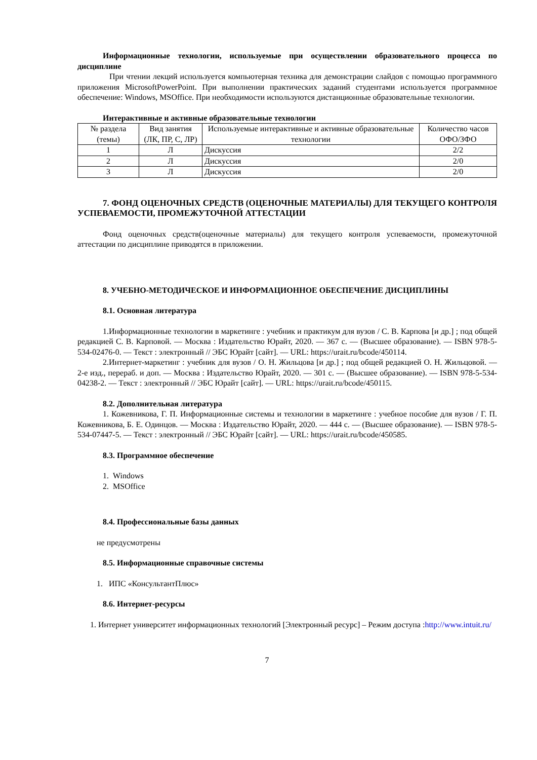Информационные технологии, используемые при осуществлении образовательного процесса по дисциплине
При чтении лекций используется компьютерная техника для демонстрации слайдов с помощью программного приложения MicrosoftPowerPoint. При выполнении практических заданий студентами используется программное обеспечение: Windows, MSOffice. При необходимости используются дистанционные образовательные технологии.
Интерактивные и активные образовательные технологии
| № раздела (темы) | Вид занятия (ЛК, ПР, С, ЛР) | Используемые интерактивные и активные образовательные технологии | Количество часов ОФО/ЗФО |
| --- | --- | --- | --- |
| 1 | Л | Дискуссия | 2/2 |
| 2 | Л | Дискуссия | 2/0 |
| 3 | Л | Дискуссия | 2/0 |
7. ФОНД ОЦЕНОЧНЫХ СРЕДСТВ (ОЦЕНОЧНЫЕ МАТЕРИАЛЫ) ДЛЯ ТЕКУЩЕГО КОНТРОЛЯ УСПЕВАЕМОСТИ, ПРОМЕЖУТОЧНОЙ АТТЕСТАЦИИ
Фонд оценочных средств(оценочные материалы) для текущего контроля успеваемости, промежуточной аттестации по дисциплине приводятся в приложении.
8. УЧЕБНО-МЕТОДИЧЕСКОЕ И ИНФОРМАЦИОННОЕ ОБЕСПЕЧЕНИЕ ДИСЦИПЛИНЫ
8.1. Основная литература
1.Информационные технологии в маркетинге : учебник и практикум для вузов / С. В. Карпова [и др.] ; под общей редакцией С. В. Карповой. — Москва : Издательство Юрайт, 2020. — 367 с. — (Высшее образование). — ISBN 978-5-534-02476-0. — Текст : электронный // ЭБС Юрайт [сайт]. — URL: https://urait.ru/bcode/450114.
2.Интернет-маркетинг : учебник для вузов / О. Н. Жильцова [и др.] ; под общей редакцией О. Н. Жильцовой. — 2-е изд., перераб. и доп. — Москва : Издательство Юрайт, 2020. — 301 с. — (Высшее образование). — ISBN 978-5-534-04238-2. — Текст : электронный // ЭБС Юрайт [сайт]. — URL: https://urait.ru/bcode/450115.
8.2. Дополнительная литература
1. Кожевникова, Г. П. Информационные системы и технологии в маркетинге : учебное пособие для вузов / Г. П. Кожевникова, Б. Е. Одинцов. — Москва : Издательство Юрайт, 2020. — 444 с. — (Высшее образование). — ISBN 978-5-534-07447-5. — Текст : электронный // ЭБС Юрайт [сайт]. — URL: https://urait.ru/bcode/450585.
8.3. Программное обеспечение
1. Windows
2. MSOffice
8.4. Профессиональные базы данных
не предусмотрены
8.5. Информационные справочные системы
1. ИПС «КонсультантПлюс»
8.6. Интернет-ресурсы
1. Интернет университет информационных технологий [Электронный ресурс] – Режим доступа :http://www.intuit.ru/
7